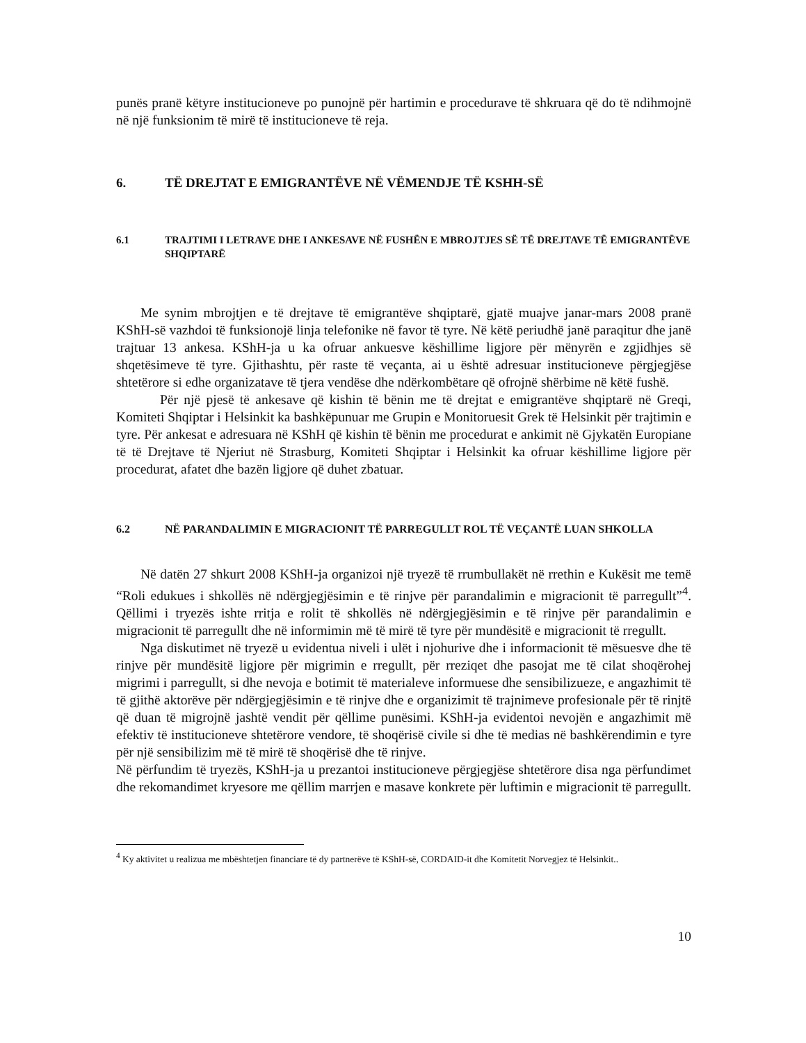punës pranë këtyre institucioneve po punojnë për hartimin e procedurave të shkruara që do të ndihmojnë në një funksionim të mirë të institucioneve të reja.
6. TË DREJTAT E EMIGRANTËVE NË VËMENDJE TË KSHH-SË
6.1 TRAJTIMI I LETRAVE DHE I ANKESAVE NË FUSHËN E MBROJTJES SË TË DREJTAVE TË EMIGRANTËVE SHQIPTARË
Me synim mbrojtjen e të drejtave të emigrantëve shqiptarë, gjatë muajve janar-mars 2008 pranë KShH-së vazhdoi të funksionojë linja telefonike në favor të tyre. Në këtë periudhë janë paraqitur dhe janë trajtuar 13 ankesa. KShH-ja u ka ofruar ankuesve këshillime ligjore për mënyrën e zgjidhjes së shqetësimeve të tyre. Gjithashtu, për raste të veçanta, ai u është adresuar institucioneve përgjegjëse shtetërore si edhe organizatave të tjera vendëse dhe ndërkombëtare që ofrojnë shërbime në këtë fushë.
Për një pjesë të ankesave që kishin të bënin me të drejtat e emigrantëve shqiptarë në Greqi, Komiteti Shqiptar i Helsinkit ka bashkëpunuar me Grupin e Monitoruesit Grek të Helsinkit për trajtimin e tyre. Për ankesat e adresuara në KShH që kishin të bënin me procedurat e ankimit në Gjykatën Europiane të të Drejtave të Njeriut në Strasburg, Komiteti Shqiptar i Helsinkit ka ofruar këshillime ligjore për procedurat, afatet dhe bazën ligjore që duhet zbatuar.
6.2 NË PARANDALIMIN E MIGRACIONIT TË PARREGULLT ROL TË VEÇANTË LUAN SHKOLLA
Në datën 27 shkurt 2008 KShH-ja organizoi një tryezë të rrumbullakët në rrethin e Kukësit me temë “Roli edukues i shkollës në ndërgjegjësimin e të rinjve për parandalimin e migracionit të parregullt”<sup>4</sup>. Qëllimi i tryezës ishte rritja e rolit të shkollës në ndërgjegjësimin e të rinjve për parandalimin e migracionit të parregullt dhe në informimin më të mirë të tyre për mundësitë e migracionit të rregullt.
Nga diskutimet në tryezë u evidentua niveli i ulët i njohurive dhe i informacionit të mësuesve dhe të rinjve për mundësitë ligjore për migrimin e rregullt, për rreziqet dhe pasojat me të cilat shoqërohej migrimi i parregullt, si dhe nevoja e botimit të materialeve informuese dhe sensibilizueze, e angazhimit të të gjithë aktorëve për ndërgjegjësimin e të rinjve dhe e organizimit të trajnimeve profesionale për të rinjtë që duan të migrojnë jashtë vendit për qëllime punësimi. KShH-ja evidentoi nevojën e angazhimit më efektiv të institucioneve shtetërore vendore, të shoqërisë civile si dhe të medias në bashkërendimin e tyre për një sensibilizim më të mirë të shoqërisë dhe të rinjve.
Në përfundim të tryezës, KShH-ja u prezantoi institucioneve përgjegjëse shtetërore disa nga përfundimet dhe rekomandimet kryesore me qëllim marrjen e masave konkrete për luftimin e migracionit të parregullt.
<sup>4</sup> Ky aktivitet u realizua me mbështetjen financiare të dy partnerëve të KShH-së, CORDAID-it dhe Komitetit Norvegjez të Helsinkit..
10